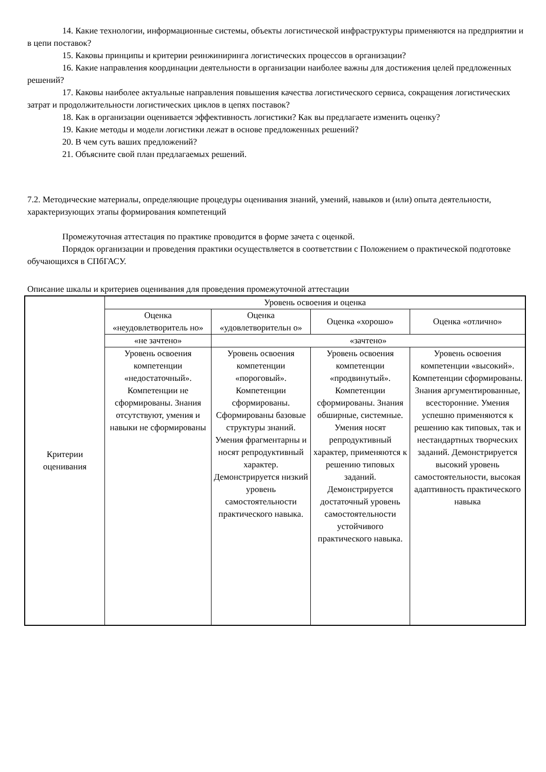14. Какие технологии, информационные системы, объекты логистической инфраструктуры применяются на предприятии и в цепи поставок?
15. Каковы принципы и критерии реинжиниринга логистических процессов в организации?
16. Какие направления координации деятельности в организации наиболее важны для достижения целей предложенных решений?
17. Каковы наиболее актуальные направления повышения качества логистического сервиса, сокращения логистических затрат и продолжительности логистических циклов в цепях поставок?
18. Как в организации оценивается эффективность логистики? Как вы предлагаете изменить оценку?
19. Какие методы и модели логистики лежат в основе предложенных решений?
20. В чем суть ваших предложений?
21. Объясните свой план предлагаемых решений.
7.2. Методические материалы, определяющие процедуры оценивания знаний, умений, навыков и (или) опыта деятельности, характеризующих этапы формирования компетенций
Промежуточная аттестация по практике проводится в форме зачета с оценкой.
Порядок организации и проведения практики осуществляется в соответствии с Положением о практической подготовке обучающихся в СПбГАСУ.
Описание шкалы и критериев оценивания для проведения промежуточной аттестации
| Критерии оценивания | Уровень освоения и оценка | | | |
| | Оценка «неудовлетворитель но» | Оценка «удовлетворительн о» | Оценка «хорошо» | Оценка «отлично» |
| | «не зачтено» | «зачтено» | | |
| | Уровень освоения компетенции «недостаточный». Компетенции не сформированы. Знания отсутствуют, умения и навыки не сформированы | Уровень освоения компетенции «пороговый». Компетенции сформированы. Сформированы базовые структуры знаний. Умения фрагментарны и носят репродуктивный характер. Демонстрируется низкий уровень самостоятельности практического навыка. | Уровень освоения компетенции «продвинутый». Компетенции сформированы. Знания обширные, системные. Умения носят репродуктивный характер, применяются к решению типовых заданий. Демонстрируется достаточный уровень самостоятельности устойчивого практического навыка. | Уровень освоения компетенции «высокий». Компетенции сформированы. Знания аргументированные, всесторонние. Умения успешно применяются к решению как типовых, так и нестандартных творческих заданий. Демонстрируется высокий уровень самостоятельности, высокая адаптивность практического навыка |